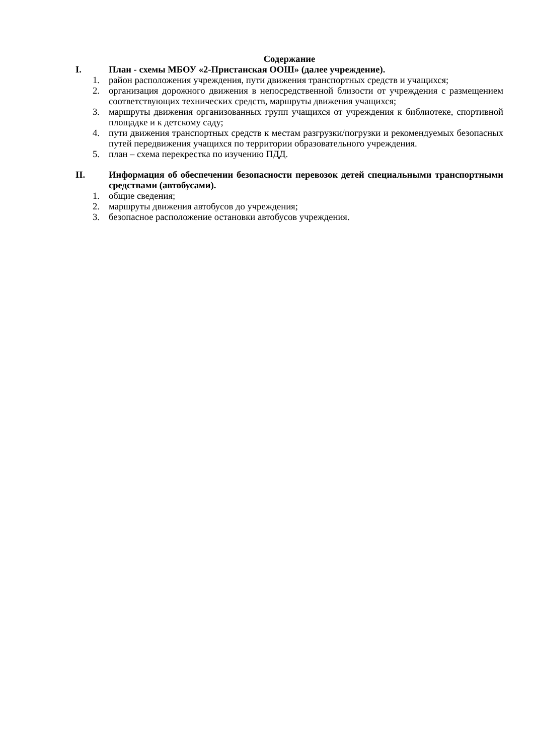Содержание
I. План - схемы МБОУ «2-Пристанская ООШ» (далее учреждение).
1. район расположения учреждения, пути движения транспортных средств и учащихся;
2. организация дорожного движения в непосредственной близости от учреждения с размещением соответствующих технических средств, маршруты движения учащихся;
3. маршруты движения организованных групп учащихся от учреждения к библиотеке, спортивной площадке и к детскому саду;
4. пути движения транспортных средств к местам разгрузки/погрузки и рекомендуемых безопасных путей передвижения учащихся по территории образовательного учреждения.
5. план – схема перекрестка по изучению ПДД.
II. Информация об обеспечении безопасности перевозок детей специальными транспортными средствами (автобусами).
1. общие сведения;
2. маршруты движения автобусов до учреждения;
3. безопасное расположение остановки автобусов учреждения.